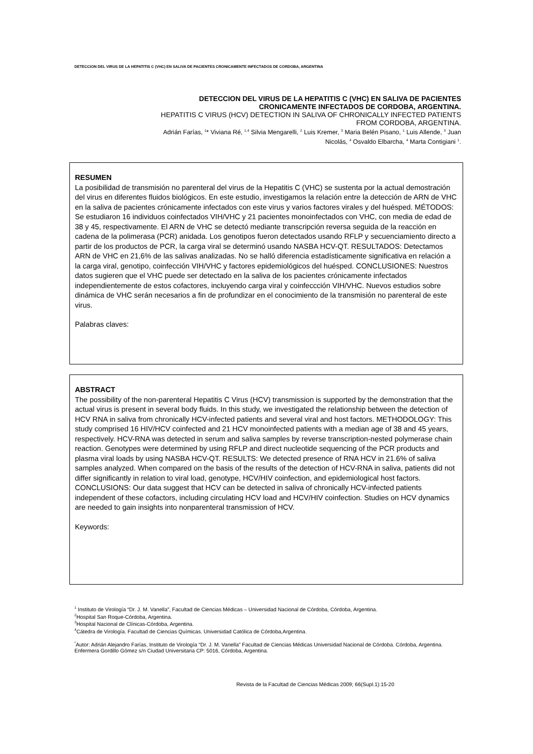DETECCION DEL VIRUS DE LA HEPATITIS C (VHC) EN SALIVA DE PACIENTES CRONICAMENTE INFECTADOS DE CORDOBA, ARGENTINA
DETECCION DEL VIRUS DE LA HEPATITIS C (VHC) EN SALIVA DE PACIENTES
CRONICAMENTE INFECTADOS DE CORDOBA, ARGENTINA.
HEPATITIS C VIRUS (HCV) DETECTION IN SALIVA OF CHRONICALLY INFECTED PATIENTS
FROM CORDOBA, ARGENTINA.
Adrián Farías, <sup>1</sup>* Viviana Ré, <sup>1,4</sup> Silvia Mengarelli, <sup>2</sup> Luis Kremer, <sup>3</sup> Maria Belén Pisano, <sup>1</sup> Luis Allende, <sup>3</sup> Juan
Nicolás, <sup>4</sup> Osvaldo Elbarcha, <sup>4</sup> Marta Contigiani <sup>1</sup>.
RESUMEN
La posibilidad de transmisión no parenteral del virus de la Hepatitis C (VHC) se sustenta por la actual demostración del virus en diferentes fluidos biológicos. En este estudio, investigamos la relación entre la detección de ARN de VHC en la saliva de pacientes crónicamente infectados con este virus y varios factores virales y del huésped. MÉTODOS: Se estudiaron 16 individuos coinfectados VIH/VHC y 21 pacientes monoinfectados con VHC, con media de edad de 38 y 45, respectivamente. El ARN de VHC se detectó mediante transcripción reversa seguida de la reacción en cadena de la polimerasa (PCR) anidada. Los genotipos fueron detectados usando RFLP y secuenciamiento directo a partir de los productos de PCR, la carga viral se determinó usando NASBA HCV-QT. RESULTADOS: Detectamos ARN de VHC en 21,6% de las salivas analizadas. No se halló diferencia estadísticamente significativa en relación a la carga viral, genotipo, coinfección VIH/VHC y factores epidemiológicos del huésped. CONCLUSIONES: Nuestros datos sugieren que el VHC puede ser detectado en la saliva de los pacientes crónicamente infectados independientemente de estos cofactores, incluyendo carga viral y coinfeccción VIH/VHC. Nuevos estudios sobre dinámica de VHC serán necesarios a fin de profundizar en el conocimiento de la transmisión no parenteral de este virus.
Palabras claves:
ABSTRACT
The possibility of the non-parenteral Hepatitis C Virus (HCV) transmission is supported by the demonstration that the actual virus is present in several body fluids. In this study, we investigated the relationship between the detection of HCV RNA in saliva from chronically HCV-infected patients and several viral and host factors. METHODOLOGY: This study comprised 16 HIV/HCV coinfected and 21 HCV monoinfected patients with a median age of 38 and 45 years, respectively. HCV-RNA was detected in serum and saliva samples by reverse transcription-nested polymerase chain reaction. Genotypes were determined by using RFLP and direct nucleotide sequencing of the PCR products and plasma viral loads by using NASBA HCV-QT. RESULTS: We detected presence of RNA HCV in 21.6% of saliva samples analyzed. When compared on the basis of the results of the detection of HCV-RNA in saliva, patients did not differ significantly in relation to viral load, genotype, HCV/HIV coinfection, and epidemiological host factors. CONCLUSIONS: Our data suggest that HCV can be detected in saliva of chronically HCV-infected patients independent of these cofactors, including circulating HCV load and HCV/HIV coinfection. Studies on HCV dynamics are needed to gain insights into nonparenteral transmission of HCV.
Keywords:
<sup>1</sup> Instituto de Virología “Dr. J. M. Vanella”, Facultad de Ciencias Médicas – Universidad Nacional de Córdoba, Córdoba, Argentina.
<sup>2</sup> Hospital San Roque-Córdoba, Argentina.
<sup>3</sup> Hospital Nacional de Clínicas-Córdoba, Argentina.
<sup>4</sup> Cátedra de Virología. Facultad de Ciencias Químicas. Universidad Católica de Córdoba,Argentina.
<sup>*</sup> Autor: Adrián Alejandro Farías, Instituto de Virología “Dr. J. M. Vanella” Facultad de Ciencias Médicas Universidad Nacional de Córdoba. Córdoba, Argentina. Enfermera Gordillo Gómez s/n Ciudad Universitaria CP: 5016, Córdoba, Argentina.
Revista de la Facultad de Ciencias Médicas 2009; 66(Supl.1):15-20